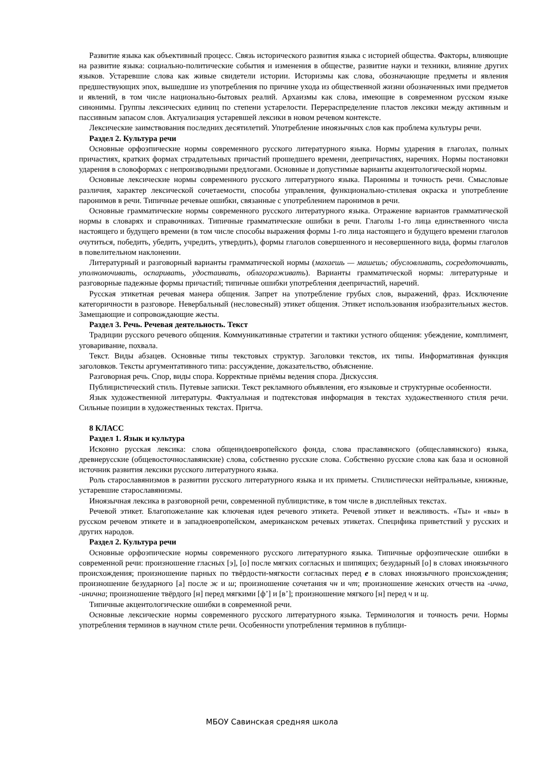Развитие языка как объективный процесс. Связь исторического развития языка с историей общества. Факторы, влияющие на развитие языка: социально-политические события и изменения в обществе, развитие науки и техники, влияние других языков. Устаревшие слова как живые свидетели истории. Историзмы как слова, обозначающие предметы и явления предшествующих эпох, вышедшие из употребления по причине ухода из общественной жизни обозначенных ими предметов и явлений, в том числе национально-бытовых реалий. Архаизмы как слова, имеющие в современном русском языке синонимы. Группы лексических единиц по степени устарелости. Перераспределение пластов лексики между активным и пассивным запасом слов. Актуализация устаревшей лексики в новом речевом контексте.
Лексические заимствования последних десятилетий. Употребление иноязычных слов как проблема культуры речи.
Раздел 2. Культура речи
Основные орфоэпические нормы современного русского литературного языка. Нормы ударения в глаголах, полных причастиях, кратких формах страдательных причастий прошедшего времени, деепричастиях, наречиях. Нормы постановки ударения в словоформах с непроизводными предлогами. Основные и допустимые варианты акцентологической нормы.
Основные лексические нормы современного русского литературного языка. Паронимы и точность речи. Смысловые различия, характер лексической сочетаемости, способы управления, функционально-стилевая окраска и употребление паронимов в речи. Типичные речевые ошибки, связанные с употреблением паронимов в речи.
Основные грамматические нормы современного русского литературного языка. Отражение вариантов грамматической нормы в словарях и справочниках. Типичные грамматические ошибки в речи. Глаголы 1-го лица единственного числа настоящего и будущего времени (в том числе способы выражения формы 1-го лица настоящего и будущего времени глаголов очутиться, победить, убедить, учредить, утвердить), формы глаголов совершенного и несовершенного вида, формы глаголов в повелительном наклонении.
Литературный и разговорный варианты грамматической нормы (махаешь — машешь; обусловливать, сосредоточивать, уполномочивать, оспаривать, удостаивать, облагораживать). Варианты грамматической нормы: литературные и разговорные падежные формы причастий; типичные ошибки употребления деепричастий, наречий.
Русская этикетная речевая манера общения. Запрет на употребление грубых слов, выражений, фраз. Исключение категоричности в разговоре. Невербальный (несловесный) этикет общения. Этикет использования изобразительных жестов. Замещающие и сопровождающие жесты.
Раздел 3. Речь. Речевая деятельность. Текст
Традиции русского речевого общения. Коммуникативные стратегии и тактики устного общения: убеждение, комплимент, уговаривание, похвала.
Текст. Виды абзацев. Основные типы текстовых структур. Заголовки текстов, их типы. Информативная функция заголовков. Тексты аргументативного типа: рассуждение, доказательство, объяснение.
Разговорная речь. Спор, виды спора. Корректные приёмы ведения спора. Дискуссия.
Публицистический стиль. Путевые записки. Текст рекламного объявления, его языковые и структурные особенности.
Язык художественной литературы. Фактуальная и подтекстовая информация в текстах художественного стиля речи. Сильные позиции в художественных текстах. Притча.
8 КЛАСС
Раздел 1. Язык и культура
Исконно русская лексика: слова общеиндоевропейского фонда, слова праславянского (общеславянского) языка, древнерусские (общевосточнославянские) слова, собственно русские слова. Собственно русские слова как база и основной источник развития лексики русского литературного языка.
Роль старославянизмов в развитии русского литературного языка и их приметы. Стилистически нейтральные, книжные, устаревшие старославянизмы.
Иноязычная лексика в разговорной речи, современной публицистике, в том числе в дисплейных текстах.
Речевой этикет. Благопожелание как ключевая идея речевого этикета. Речевой этикет и вежливость. «Ты» и «вы» в русском речевом этикете и в западноевропейском, американском речевых этикетах. Специфика приветствий у русских и других народов.
Раздел 2. Культура речи
Основные орфоэпические нормы современного русского литературного языка. Типичные орфоэпические ошибки в современной речи: произношение гласных [э], [о] после мягких согласных и шипящих; безударный [о] в словах иноязычного происхождения; произношение парных по твёрдости-мягкости согласных перед е в словах иноязычного происхождения; произношение безударного [а] после ж и ш; произношение сочетания чн и чт; произношение женских отчеств на -ична, -инична; произношение твёрдого [н] перед мягкими [ф’] и [в’]; произношение мягкого [н] перед ч и щ.
Типичные акцентологические ошибки в современной речи.
Основные лексические нормы современного русского литературного языка. Терминология и точность речи. Нормы употребления терминов в научном стиле речи. Особенности употребления терминов в публици-
МБОУ Савинская средняя школа